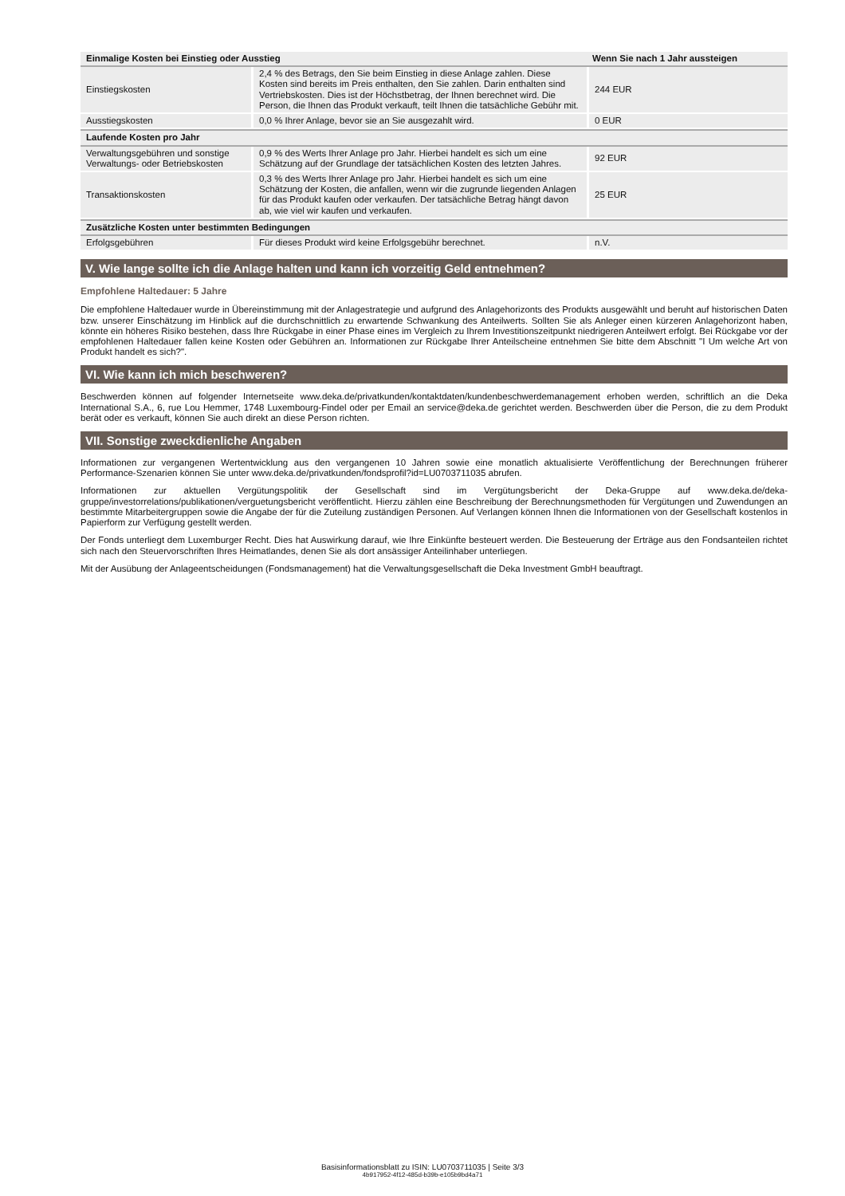| Einmalige Kosten bei Einstieg oder Ausstieg | | Wenn Sie nach 1 Jahr aussteigen |
| --- | --- | --- |
| Einstiegskosten | 2,4 % des Betrags, den Sie beim Einstieg in diese Anlage zahlen. Diese Kosten sind bereits im Preis enthalten, den Sie zahlen. Darin enthalten sind Vertriebskosten. Dies ist der Höchstbetrag, der Ihnen berechnet wird. Die Person, die Ihnen das Produkt verkauft, teilt Ihnen die tatsächliche Gebühr mit. | 244 EUR |
| Ausstiegskosten | 0,0 % Ihrer Anlage, bevor sie an Sie ausgezahlt wird. | 0 EUR |
| Laufende Kosten pro Jahr | | |
| Verwaltungsgebühren und sonstige Verwaltungs- oder Betriebskosten | 0,9 % des Werts Ihrer Anlage pro Jahr. Hierbei handelt es sich um eine Schätzung auf der Grundlage der tatsächlichen Kosten des letzten Jahres. | 92 EUR |
| Transaktionskosten | 0,3 % des Werts Ihrer Anlage pro Jahr. Hierbei handelt es sich um eine Schätzung der Kosten, die anfallen, wenn wir die zugrunde liegenden Anlagen für das Produkt kaufen oder verkaufen. Der tatsächliche Betrag hängt davon ab, wie viel wir kaufen und verkaufen. | 25 EUR |
| Zusätzliche Kosten unter bestimmten Bedingungen | | |
| Erfolgsgebühren | Für dieses Produkt wird keine Erfolgsgebühr berechnet. | n.V. |
V. Wie lange sollte ich die Anlage halten und kann ich vorzeitig Geld entnehmen?
Empfohlene Haltedauer: 5 Jahre
Die empfohlene Haltedauer wurde in Übereinstimmung mit der Anlagestrategie und aufgrund des Anlagehorizonts des Produkts ausgewählt und beruht auf historischen Daten bzw. unserer Einschätzung im Hinblick auf die durchschnittlich zu erwartende Schwankung des Anteilwerts. Sollten Sie als Anleger einen kürzeren Anlagehorizont haben, könnte ein höheres Risiko bestehen, dass Ihre Rückgabe in einer Phase eines im Vergleich zu Ihrem Investitionszeitpunkt niedrigeren Anteilwert erfolgt. Bei Rückgabe vor der empfohlenen Haltedauer fallen keine Kosten oder Gebühren an. Informationen zur Rückgabe Ihrer Anteilscheine entnehmen Sie bitte dem Abschnitt "I Um welche Art von Produkt handelt es sich?".
VI. Wie kann ich mich beschweren?
Beschwerden können auf folgender Internetseite www.deka.de/privatkunden/kontaktdaten/kundenbeschwerdemanagement erhoben werden, schriftlich an die Deka International S.A., 6, rue Lou Hemmer, 1748 Luxembourg-Findel oder per Email an service@deka.de gerichtet werden. Beschwerden über die Person, die zu dem Produkt berät oder es verkauft, können Sie auch direkt an diese Person richten.
VII. Sonstige zweckdienliche Angaben
Informationen zur vergangenen Wertentwicklung aus den vergangenen 10 Jahren sowie eine monatlich aktualisierte Veröffentlichung der Berechnungen früherer Performance-Szenarien können Sie unter www.deka.de/privatkunden/fondsprofil?id=LU0703711035 abrufen.
Informationen zur aktuellen Vergütungspolitik der Gesellschaft sind im Vergütungsbericht der Deka-Gruppe auf www.deka.de/deka-gruppe/investorrelations/publikationen/verguetungsbericht veröffentlicht. Hierzu zählen eine Beschreibung der Berechnungsmethoden für Vergütungen und Zuwendungen an bestimmte Mitarbeitergruppen sowie die Angabe der für die Zuteilung zuständigen Personen. Auf Verlangen können Ihnen die Informationen von der Gesellschaft kostenlos in Papierform zur Verfügung gestellt werden.
Der Fonds unterliegt dem Luxemburger Recht. Dies hat Auswirkung darauf, wie Ihre Einkünfte besteuert werden. Die Besteuerung der Erträge aus den Fondsanteilen richtet sich nach den Steuervorschriften Ihres Heimatlandes, denen Sie als dort ansässiger Anteilinhaber unterliegen.
Mit der Ausübung der Anlageentscheidungen (Fondsmanagement) hat die Verwaltungsgesellschaft die Deka Investment GmbH beauftragt.
Basisinformationsblatt zu ISIN: LU0703711035 | Seite 3/3
4b917952-4f12-485d-b39b-e105b9bd4a71